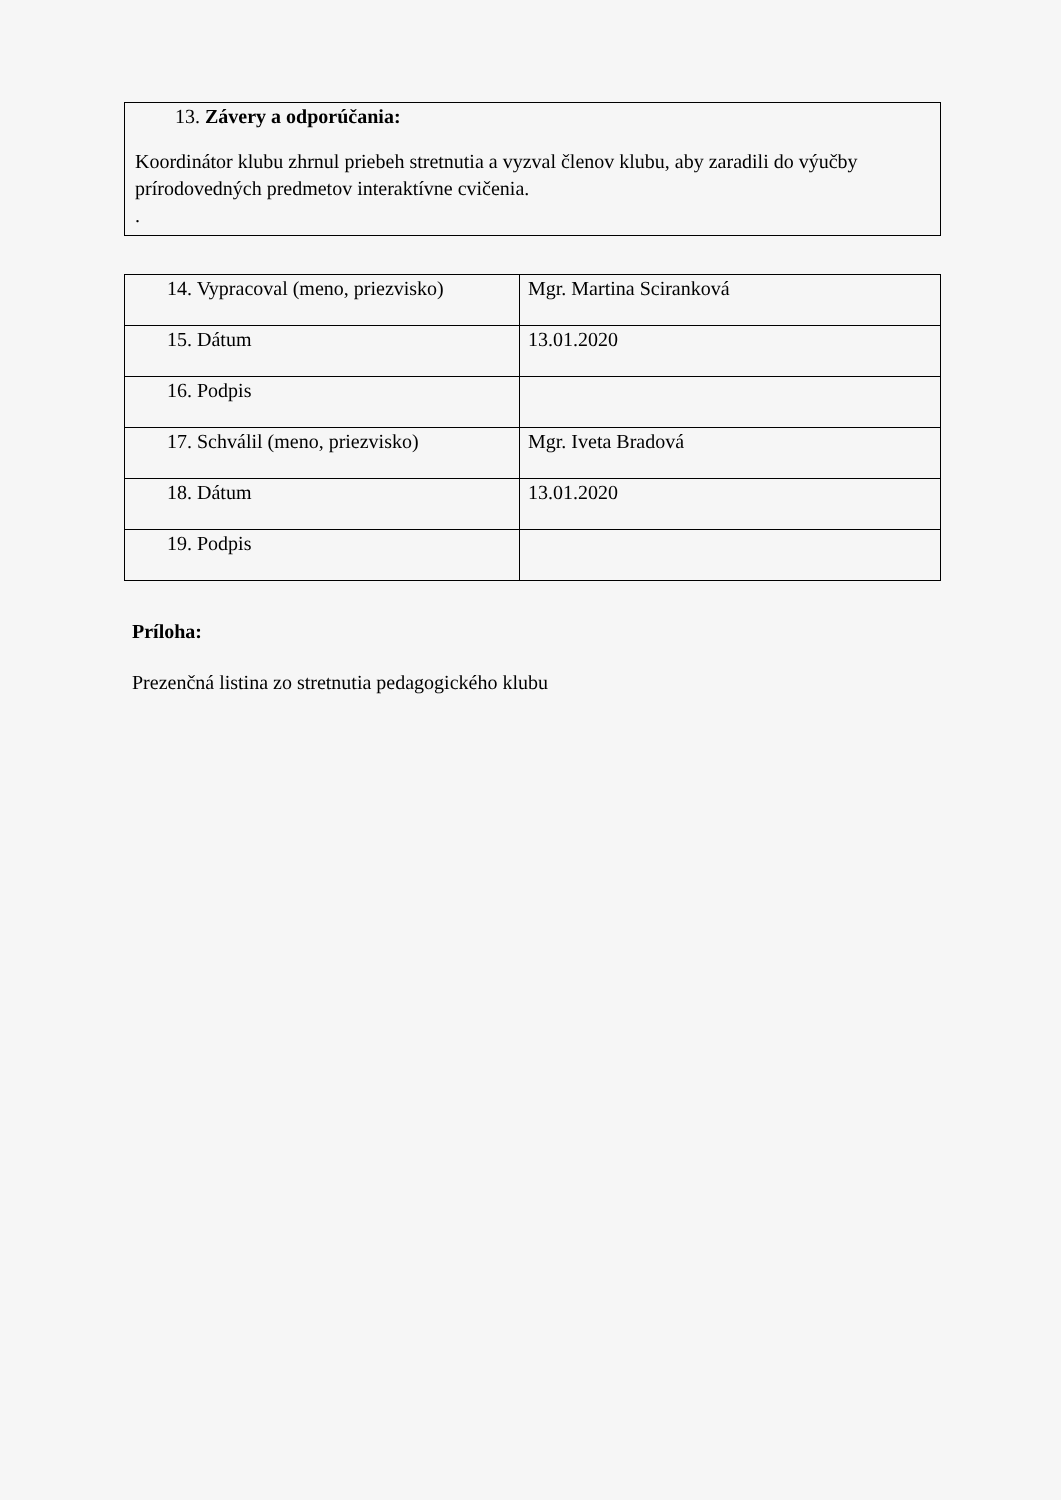| 13. Závery a odporúčania: Koordinátor klubu zhrnul priebeh stretnutia a vyzval členov klubu, aby zaradili do výučby prírodovedných predmetov interaktívne cvičenia. . |
| 14. Vypracoval (meno, priezvisko) | Mgr. Martina Sciranková |
| 15. Dátum | 13.01.2020 |
| 16. Podpis | |
| 17. Schválil (meno, priezvisko) | Mgr. Iveta Bradová |
| 18. Dátum | 13.01.2020 |
| 19. Podpis | |
Príloha:
Prezenčná listina zo stretnutia pedagogického klubu